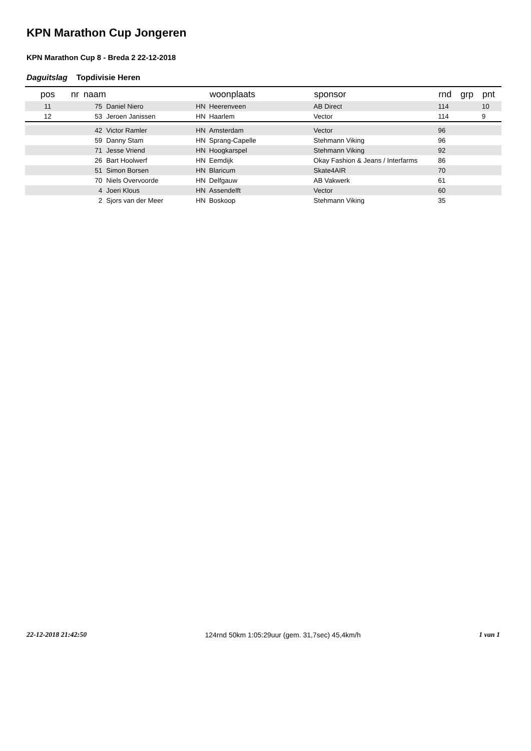KPN Marathon Cup Jongeren
KPN Marathon Cup 8 - Breda 2 22-12-2018
Daguitslag Topdivisie Heren
| pos | nr | naam | | | woonplaats | sponsor | rnd | grp | pnt |
| --- | --- | --- | --- | --- | --- | --- | --- | --- | --- |
| 11 | 75 | | Daniel Niero | HN | Heerenveen | AB Direct | 114 | | 10 |
| 12 | 53 | | Jeroen Janissen | HN | Haarlem | Vector | 114 | | 9 |
| | 42 | | Victor Ramler | HN | Amsterdam | Vector | 96 | | |
| | 59 | | Danny Stam | HN | Sprang-Capelle | Stehmann Viking | 96 | | |
| | 71 | | Jesse Vriend | HN | Hoogkarspel | Stehmann Viking | 92 | | |
| | 26 | | Bart Hoolwerf | HN | Eemdijk | Okay Fashion & Jeans / Interfarms | 86 | | |
| | 51 | | Simon Borsen | HN | Blaricum | Skate4AIR | 70 | | |
| | 70 | | Niels Overvoorde | HN | Delfgauw | AB Vakwerk | 61 | | |
| | 4 | | Joeri Klous | HN | Assendelft | Vector | 60 | | |
| | 2 | | Sjors van der Meer | HN | Boskoop | Stehmann Viking | 35 | | |
22-12-2018 21:42:50 124rnd 50km 1:05:29uur (gem. 31,7sec) 45,4km/h 1 van 1